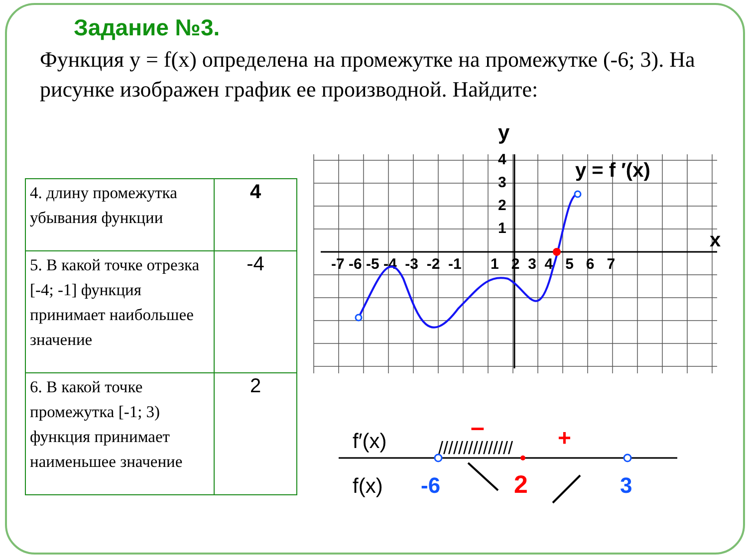Задание №3.
Функция y = f(x) определена на промежутке на промежутке (-6; 3). На рисунке изображен график ее производной. Найдите:
| 4. длину промежутка убывания функции | 4 |
| 5. В какой точке отрезка [-4; -1] функция принимает наибольшее значение | -4 |
| 6. В какой точке промежутка [-1; 3) функция принимает наименьшее значение | 2 |
y
x
y = f ′(x)
4
3
2
1
-7 -6 -5 -4 -3 -2 -1 1 2 3 4 5 6 7
f′(x)
f(x)
///////////////
–
+
-6
2
3